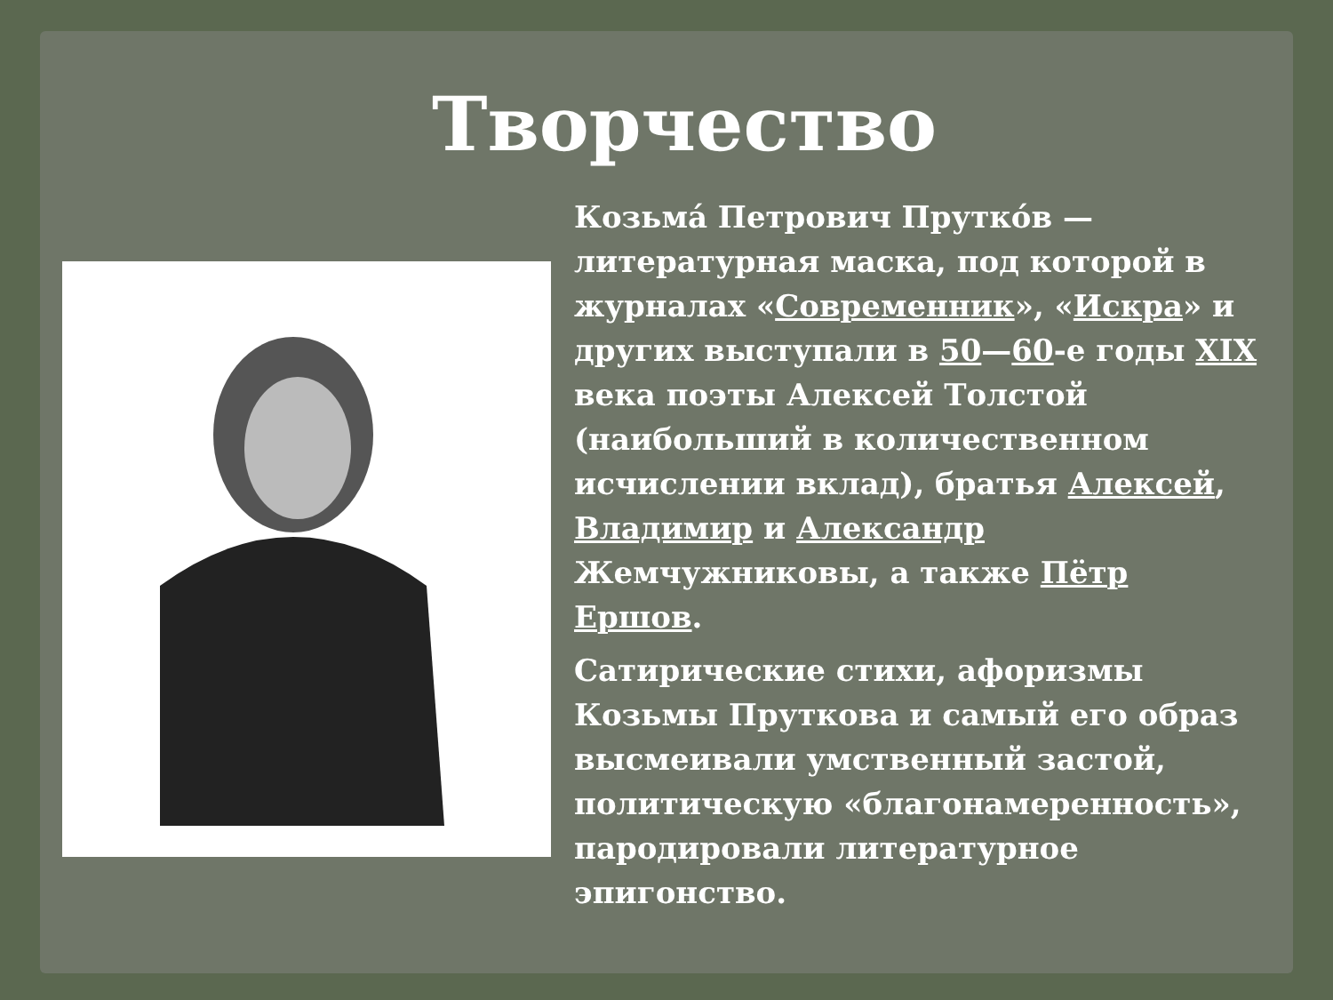Творчество
Козьма́ Петрович Прутко́в — литературная маска, под которой в журналах «Современник», «Искра» и других выступали в 50—60-е годы XIX века поэты Алексей Толстой (наибольший в количественном исчислении вклад), братья Алексей, Владимир и Александр Жемчужниковы, а также Пётр Ершов.
Сатирические стихи, афоризмы Козьмы Пруткова и самый его образ высмеивали умственный застой, политическую «благонамеренность», пародировали литературное эпигонство.